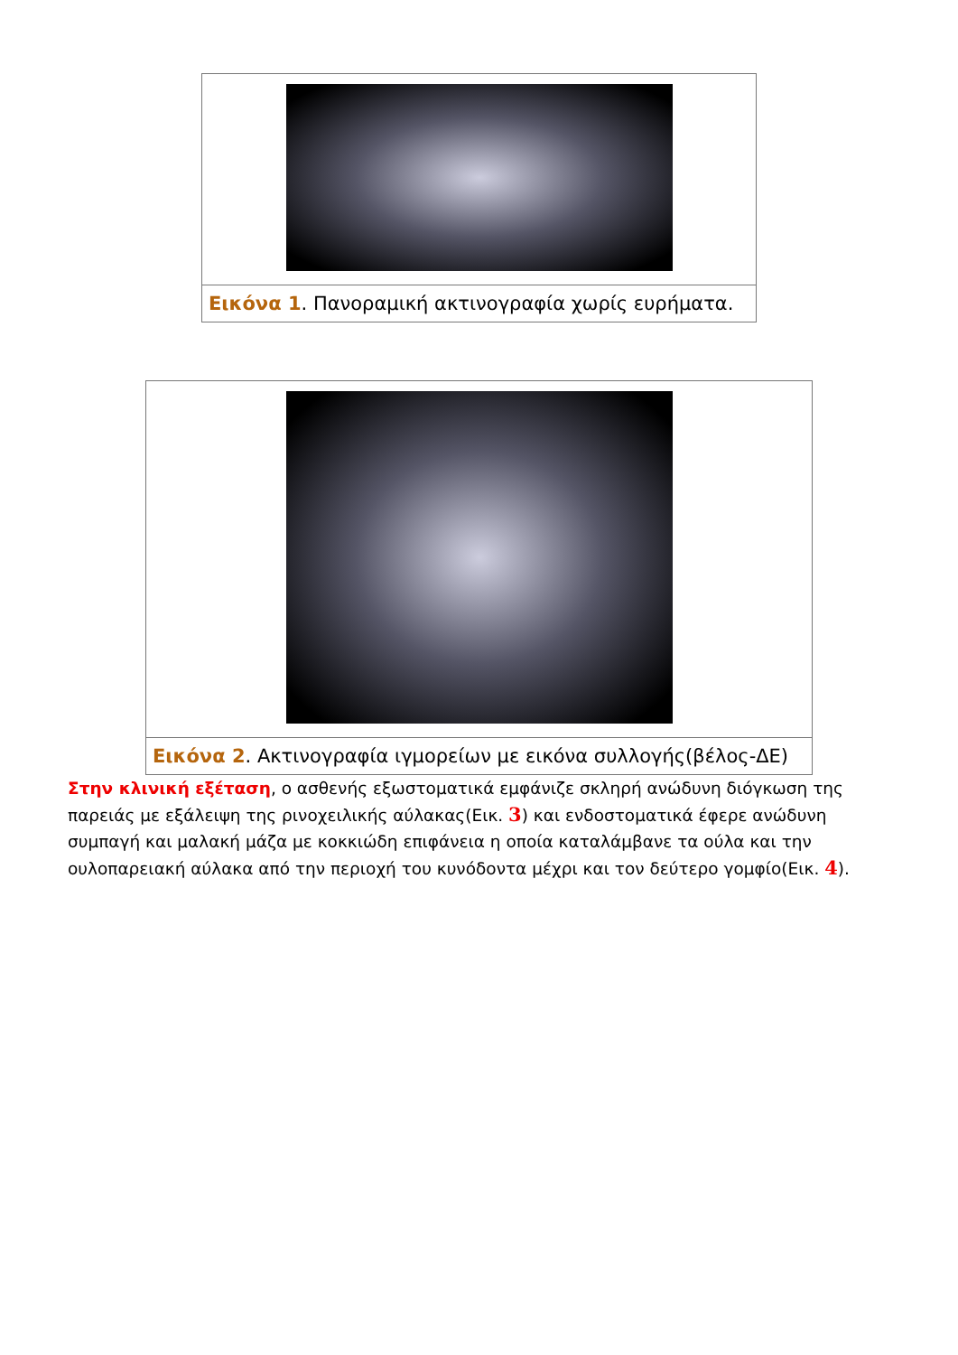Εικόνα 1. Πανοραμική ακτινογραφία χωρίς ευρήματα.
Εικόνα 2. Ακτινογραφία ιγμορείων με εικόνα συλλογής(βέλος-ΔΕ)
Στην κλινική εξέταση, ο ασθενής εξωστοματικά εμφάνιζε σκληρή ανώδυνη διόγκωση της παρειάς με εξάλειψη της ρινοχειλικής αύλακας(Εικ. 3) και ενδοστοματικά έφερε ανώδυνη συμπαγή και μαλακή μάζα με κοκκιώδη επιφάνεια η οποία καταλάμβανε τα ούλα και την ουλοπαρειακή αύλακα από την περιοχή του κυνόδοντα μέχρι και τον δεύτερο γομφίο(Εικ. 4).